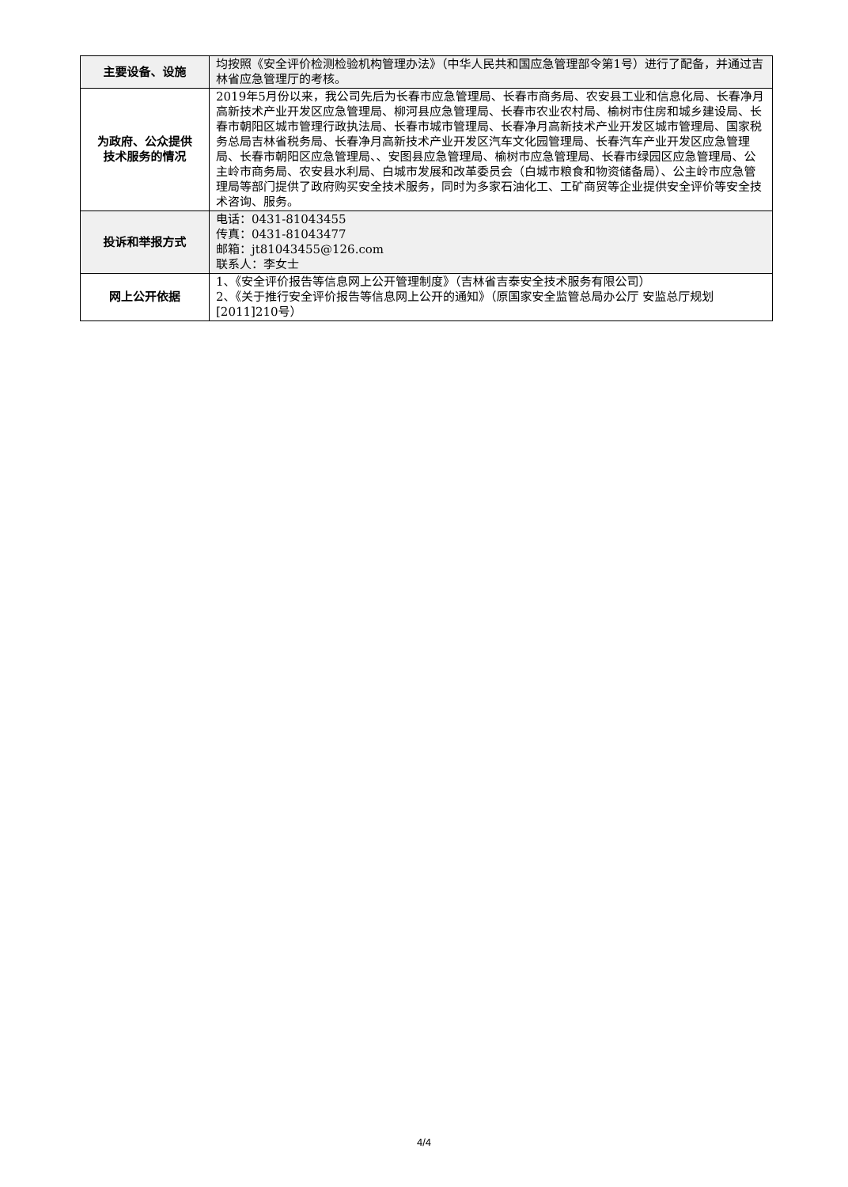| 主要设备、设施 | 均按照《安全评价检测检验机构管理办法》（中华人民共和国应急管理部令第1号）进行了配备，并通过吉林省应急管理厅的考核。 |
| 为政府、公众提供 技术服务的情况 | 2019年5月份以来，我公司先后为长春市应急管理局、长春市商务局、农安县工业和信息化局、长春净月高新技术产业开发区应急管理局、柳河县应急管理局、长春市农业农村局、榆树市住房和城乡建设局、长春市朝阳区城市管理行政执法局、长春市城市管理局、长春净月高新技术产业开发区城市管理局、国家税务总局吉林省税务局、长春净月高新技术产业开发区汽车文化园管理局、长春汽车产业开发区应急管理局、长春市朝阳区应急管理局、、安图县应急管理局、榆树市应急管理局、长春市绿园区应急管理局、公主岭市商务局、农安县水利局、白城市发展和改革委员会（白城市粮食和物资储备局）、公主岭市应急管理局等部门提供了政府购买安全技术服务，同时为多家石油化工、工矿商贸等企业提供安全评价等安全技术咨询、服务。 |
| 投诉和举报方式 | 电话：0431-81043455 传真：0431-81043477 邮箱：jt81043455@126.com 联系人：李女士 |
| 网上公开依据 | 1、《安全评价报告等信息网上公开管理制度》（吉林省吉泰安全技术服务有限公司） 2、《关于推行安全评价报告等信息网上公开的通知》（原国家安全监管总局办公厅 安监总厅规划[2011]210号） |
4/4